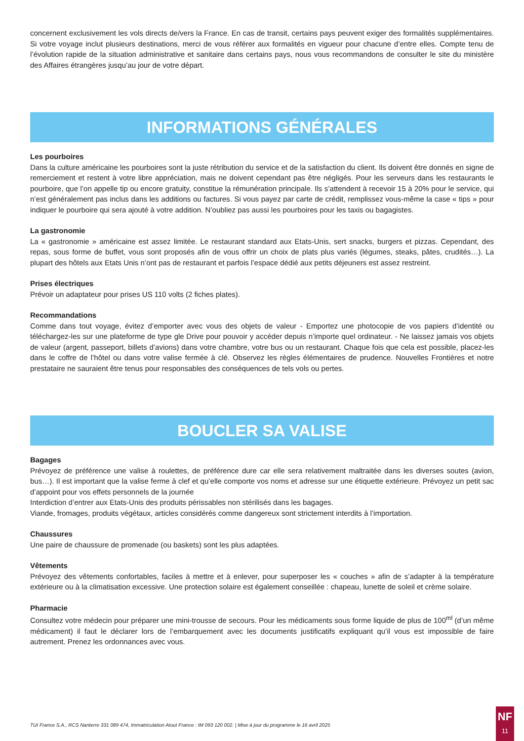concernent exclusivement les vols directs de/vers la France. En cas de transit, certains pays peuvent exiger des formalités supplémentaires. Si votre voyage inclut plusieurs destinations, merci de vous référer aux formalités en vigueur pour chacune d’entre elles. Compte tenu de l’évolution rapide de la situation administrative et sanitaire dans certains pays, nous vous recommandons de consulter le site du ministère des Affaires étrangères jusqu’au jour de votre départ.
INFORMATIONS GÉNÉRALES
Les pourboires
Dans la culture américaine les pourboires sont la juste rétribution du service et de la satisfaction du client. Ils doivent être donnés en signe de remerciement et restent à votre libre appréciation, mais ne doivent cependant pas être négligés. Pour les serveurs dans les restaurants le pourboire, que l’on appelle tip ou encore gratuity, constitue la rémunération principale. Ils s’attendent à recevoir 15 à 20% pour le service, qui n’est généralement pas inclus dans les additions ou factures. Si vous payez par carte de crédit, remplissez vous-même la case « tips » pour indiquer le pourboire qui sera ajouté à votre addition. N’oubliez pas aussi les pourboires pour les taxis ou bagagistes.
La gastronomie
La « gastronomie » américaine est assez limitée. Le restaurant standard aux Etats-Unis, sert snacks, burgers et pizzas. Cependant, des repas, sous forme de buffet, vous sont proposés afin de vous offrir un choix de plats plus variés (légumes, steaks, pâtes, crudités…). La plupart des hôtels aux Etats Unis n’ont pas de restaurant et parfois l’espace dédié aux petits déjeuners est assez restreint.
Prises électriques
Prévoir un adaptateur pour prises US 110 volts (2 fiches plates).
Recommandations
Comme dans tout voyage, évitez d’emporter avec vous des objets de valeur - Emportez une photocopie de vos papiers d’identité ou téléchargez-les sur une plateforme de type gle Drive pour pouvoir y accéder depuis n’importe quel ordinateur. - Ne laissez jamais vos objets de valeur (argent, passeport, billets d’avions) dans votre chambre, votre bus ou un restaurant. Chaque fois que cela est possible, placez-les dans le coffre de l’hôtel ou dans votre valise fermée à clé. Observez les règles élémentaires de prudence. Nouvelles Frontières et notre prestataire ne sauraient être tenus pour responsables des conséquences de tels vols ou pertes.
BOUCLER SA VALISE
Bagages
Prévoyez de préférence une valise à roulettes, de préférence dure car elle sera relativement maltraitée dans les diverses soutes (avion, bus…). Il est important que la valise ferme à clef et qu’elle comporte vos noms et adresse sur une étiquette extérieure. Prévoyez un petit sac d’appoint pour vos effets personnels de la journée
Interdiction d’entrer aux Etats-Unis des produits périssables non stérilisés dans les bagages.
Viande, fromages, produits végétaux, articles considérés comme dangereux sont strictement interdits à l’importation.
Chaussures
Une paire de chaussure de promenade (ou baskets) sont les plus adaptées.
Vêtements
Prévoyez des vêtements confortables, faciles à mettre et à enlever, pour superposer les « couches » afin de s’adapter à la température extérieure ou à la climatisation excessive. Une protection solaire est également conseillée : chapeau, lunette de soleil et crème solaire.
Pharmacie
Consultez votre médecin pour préparer une mini-trousse de secours. Pour les médicaments sous forme liquide de plus de 100<sup>ml</sup> (d’un même médicament) il faut le déclarer lors de l’embarquement avec les documents justificatifs expliquant qu’il vous est impossible de faire autrement. Prenez les ordonnances avec vous.
TUI France S.A., RCS Nanterre 331 089 474, Immatriculation Atout France : IM 093 120 002. | Mise à jour du programme le 16 avril 2025
NF
11